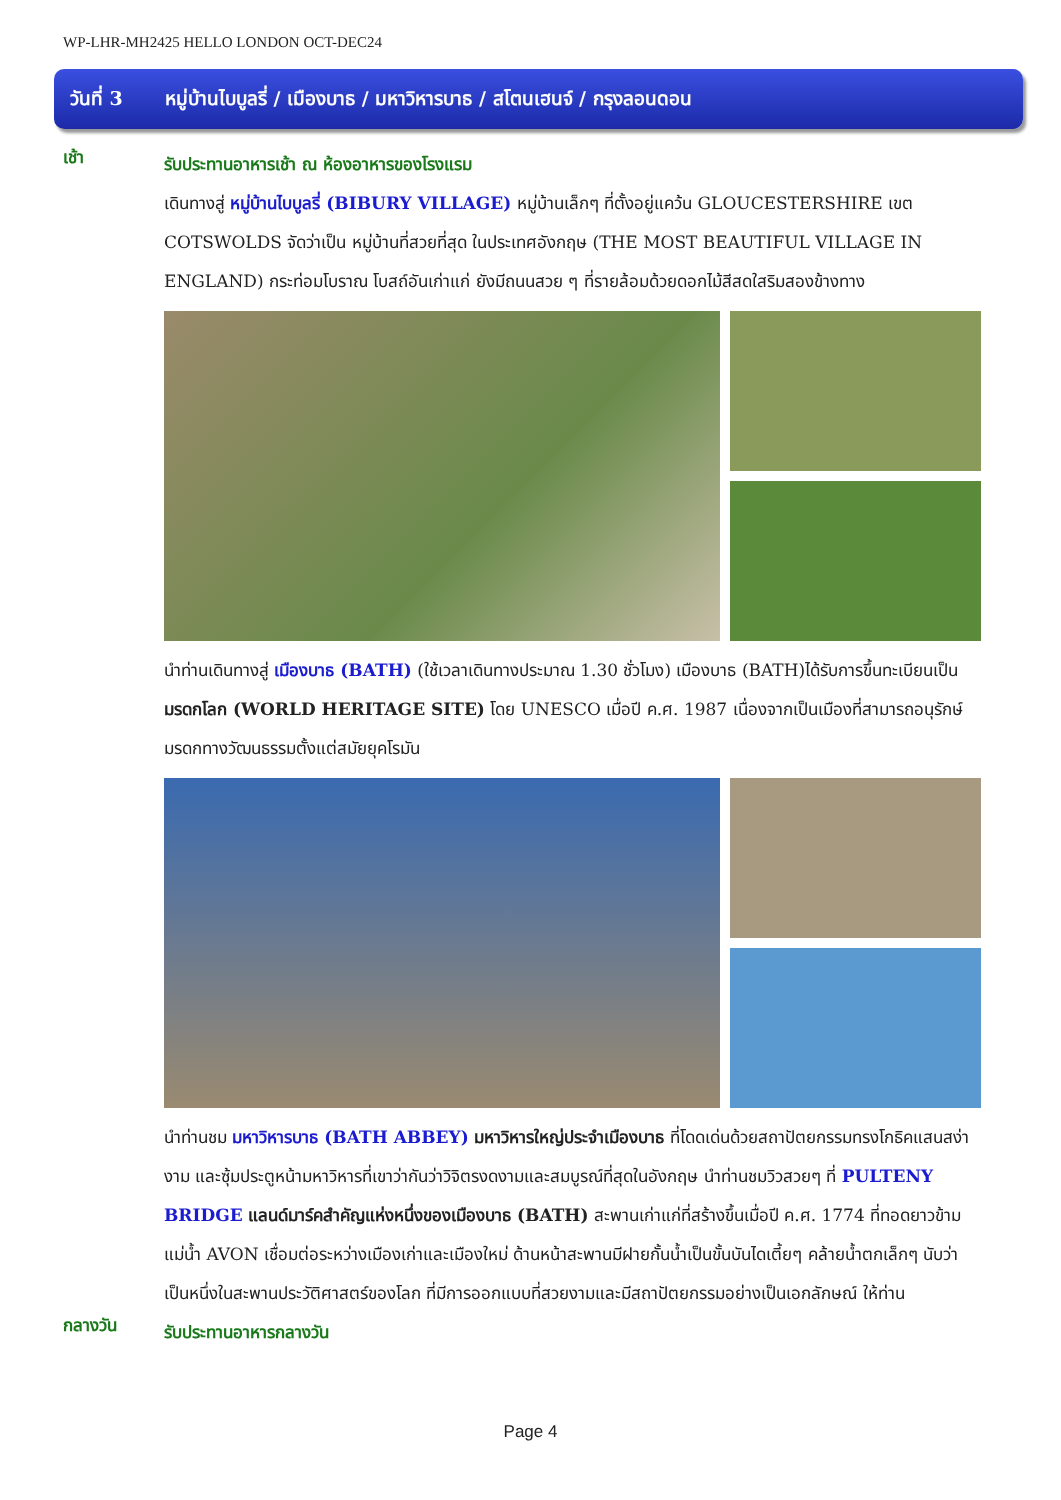WP-LHR-MH2425 HELLO LONDON OCT-DEC24
วันที่ 3 หมู่บ้านไบบูลรี่ / เมืองบาธ / มหาวิหารบาธ / สโตนเฮนจ์ / กรุงลอนดอน
เช้า
รับประทานอาหารเช้า ณ ห้องอาหารของโรงแรม
เดินทางสู่ หมู่บ้านไบบูลรี่ (BIBURY VILLAGE) หมู่บ้านเล็กๆ ที่ตั้งอยู่แคว้น GLOUCESTERSHIRE เขต COTSWOLDS จัดว่าเป็น หมู่บ้านที่สวยที่สุด ในประเทศอังกฤษ (THE MOST BEAUTIFUL VILLAGE IN ENGLAND) กระท่อมโบราณ โบสถ์อันเก่าแก่ ยังมีถนนสวย ๆ ที่รายล้อมด้วยดอกไม้สีสดใสริมสองข้างทาง
นำท่านเดินทางสู่ เมืองบาธ (BATH) (ใช้เวลาเดินทางประมาณ 1.30 ชั่วโมง) เมืองบาธ (BATH)ได้รับการขึ้นทะเบียนเป็น มรดกโลก (WORLD HERITAGE SITE) โดย UNESCO เมื่อปี ค.ศ. 1987 เนื่องจากเป็นเมืองที่สามารถอนุรักษ์มรดกทางวัฒนธรรมตั้งแต่สมัยยุคโรมัน
นำท่านชม มหาวิหารบาธ (BATH ABBEY) มหาวิหารใหญ่ประจำเมืองบาธ ที่โดดเด่นด้วยสถาปัตยกรรมทรงโกธิคแสนสง่างาม และซุ้มประตูหน้ามหาวิหารที่เขาว่ากันว่าวิจิตรงดงามและสมบูรณ์ที่สุดในอังกฤษ นำท่านชมวิวสวยๆ ที่ PULTENY BRIDGE แลนด์มาร์คสำคัญแห่งหนึ่งของเมืองบาธ (BATH) สะพานเก่าแก่ที่สร้างขึ้นเมื่อปี ค.ศ. 1774 ที่ทอดยาวข้ามแม่น้ำ AVON เชื่อมต่อระหว่างเมืองเก่าและเมืองใหม่ ด้านหน้าสะพานมีฝายกั้นน้ำเป็นขั้นบันไดเตี้ยๆ คล้ายน้ำตกเล็กๆ นับว่าเป็นหนึ่งในสะพานประวัติศาสตร์ของโลก ที่มีการออกแบบที่สวยงามและมีสถาปัตยกรรมอย่างเป็นเอกลักษณ์ ให้ท่าน
กลางวัน
รับประทานอาหารกลางวัน
Page 4